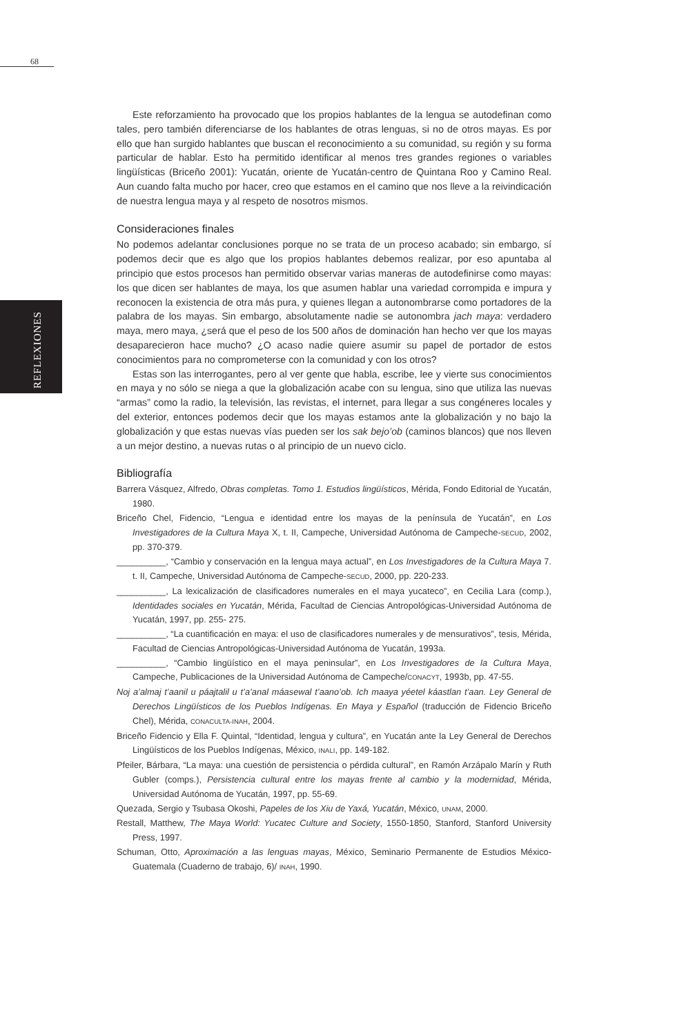68
REFLEXIONES
Este reforzamiento ha provocado que los propios hablantes de la lengua se autodefinan como tales, pero también diferenciarse de los hablantes de otras lenguas, si no de otros mayas. Es por ello que han surgido hablantes que buscan el reconocimiento a su comunidad, su región y su forma particular de hablar. Esto ha permitido identificar al menos tres grandes regiones o variables lingüísticas (Briceño 2001): Yucatán, oriente de Yucatán-centro de Quintana Roo y Camino Real. Aun cuando falta mucho por hacer, creo que estamos en el camino que nos lleve a la reivindicación de nuestra lengua maya y al respeto de nosotros mismos.
Consideraciones finales
No podemos adelantar conclusiones porque no se trata de un proceso acabado; sin embargo, sí podemos decir que es algo que los propios hablantes debemos realizar, por eso apuntaba al principio que estos procesos han permitido observar varias maneras de autodefinirse como mayas: los que dicen ser hablantes de maya, los que asumen hablar una variedad corrompida e impura y reconocen la existencia de otra más pura, y quienes llegan a autonombrarse como portadores de la palabra de los mayas. Sin embargo, absolutamente nadie se autonombra jach maya: verdadero maya, mero maya, ¿será que el peso de los 500 años de dominación han hecho ver que los mayas desaparecieron hace mucho? ¿O acaso nadie quiere asumir su papel de portador de estos conocimientos para no comprometerse con la comunidad y con los otros?
Estas son las interrogantes, pero al ver gente que habla, escribe, lee y vierte sus conocimientos en maya y no sólo se niega a que la globalización acabe con su lengua, sino que utiliza las nuevas “armas” como la radio, la televisión, las revistas, el internet, para llegar a sus congéneres locales y del exterior, entonces podemos decir que los mayas estamos ante la globalización y no bajo la globalización y que estas nuevas vías pueden ser los sak bejo’ob (caminos blancos) que nos lleven a un mejor destino, a nuevas rutas o al principio de un nuevo ciclo.
Bibliografía
Barrera Vásquez, Alfredo, Obras completas. Tomo 1. Estudios lingüísticos, Mérida, Fondo Editorial de Yucatán, 1980.
Briceño Chel, Fidencio, “Lengua e identidad entre los mayas de la península de Yucatán”, en Los Investigadores de la Cultura Maya X, t. II, Campeche, Universidad Autónoma de Campeche-SECUD, 2002, pp. 370-379.
__________, “Cambio y conservación en la lengua maya actual”, en Los Investigadores de la Cultura Maya 7. t. II, Campeche, Universidad Autónoma de Campeche-SECUD, 2000, pp. 220-233.
__________, La lexicalización de clasificadores numerales en el maya yucateco”, en Cecilia Lara (comp.), Identidades sociales en Yucatán, Mérida, Facultad de Ciencias Antropológicas-Universidad Autónoma de Yucatán, 1997, pp. 255- 275.
__________, “La cuantificación en maya: el uso de clasificadores numerales y de mensurativos”, tesis, Mérida, Facultad de Ciencias Antropológicas-Universidad Autónoma de Yucatán, 1993a.
__________, “Cambio lingüístico en el maya peninsular”, en Los Investigadores de la Cultura Maya, Campeche, Publicaciones de la Universidad Autónoma de Campeche/CONACYT, 1993b, pp. 47-55.
Noj a’almaj t’aanil u páajtalil u t’a’anal máasewal t’aano’ob. Ich maaya yéetel káastlan t’aan. Ley General de Derechos Lingüísticos de los Pueblos Indígenas. En Maya y Español (traducción de Fidencio Briceño Chel), Mérida, CONACULTA-INAH, 2004.
Briceño Fidencio y Ella F. Quintal, “Identidad, lengua y cultura”, en Yucatán ante la Ley General de Derechos Lingüísticos de los Pueblos Indígenas, México, INALI, pp. 149-182.
Pfeiler, Bárbara, “La maya: una cuestión de persistencia o pérdida cultural”, en Ramón Arzápalo Marín y Ruth Gubler (comps.), Persistencia cultural entre los mayas frente al cambio y la modernidad, Mérida, Universidad Autónoma de Yucatán, 1997, pp. 55-69.
Quezada, Sergio y Tsubasa Okoshi, Papeles de los Xiu de Yaxá, Yucatán, México, UNAM, 2000.
Restall, Matthew, The Maya World: Yucatec Culture and Society, 1550-1850, Stanford, Stanford University Press, 1997.
Schuman, Otto, Aproximación a las lenguas mayas, México, Seminario Permanente de Estudios México-Guatemala (Cuaderno de trabajo, 6)/ INAH, 1990.